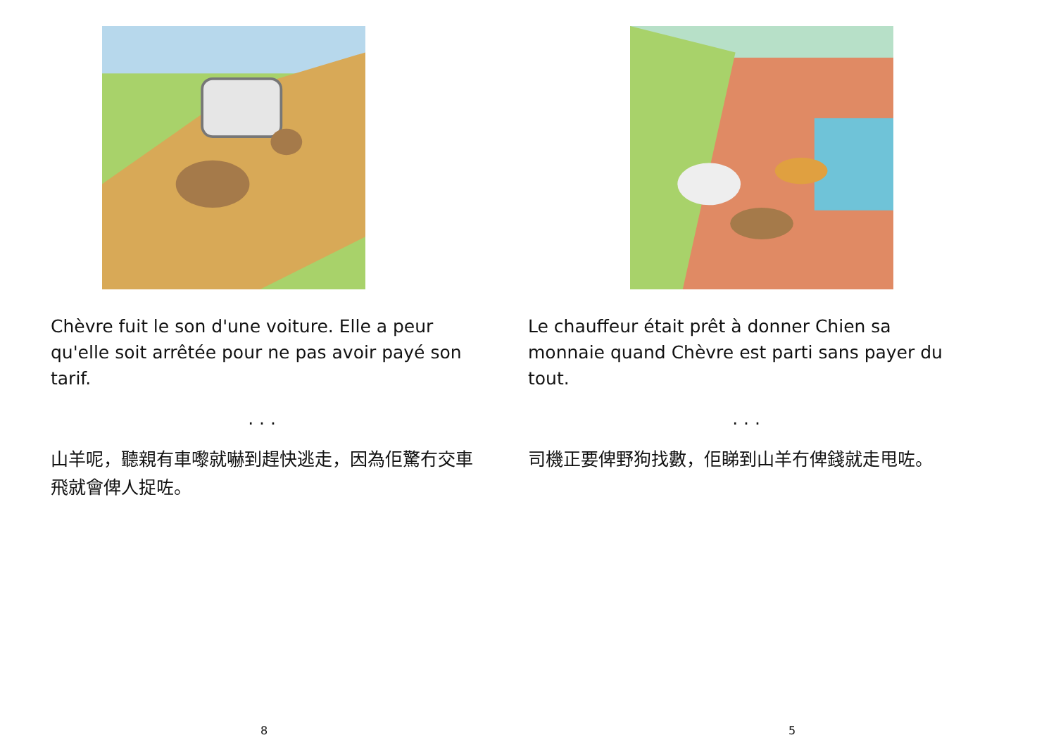Chèvre fuit le son d'une voiture. Elle a peur qu'elle soit arrêtée pour ne pas avoir payé son tarif.
. . .
山羊呢，聽親有車嚟就嚇到趕快逃走，因為佢驚冇交車飛就會俾人捉咗。
8
Le chauffeur était prêt à donner Chien sa monnaie quand Chèvre est parti sans payer du tout.
. . .
司機正要俾野狗找數，佢睇到山羊冇俾錢就走甩咗。
5